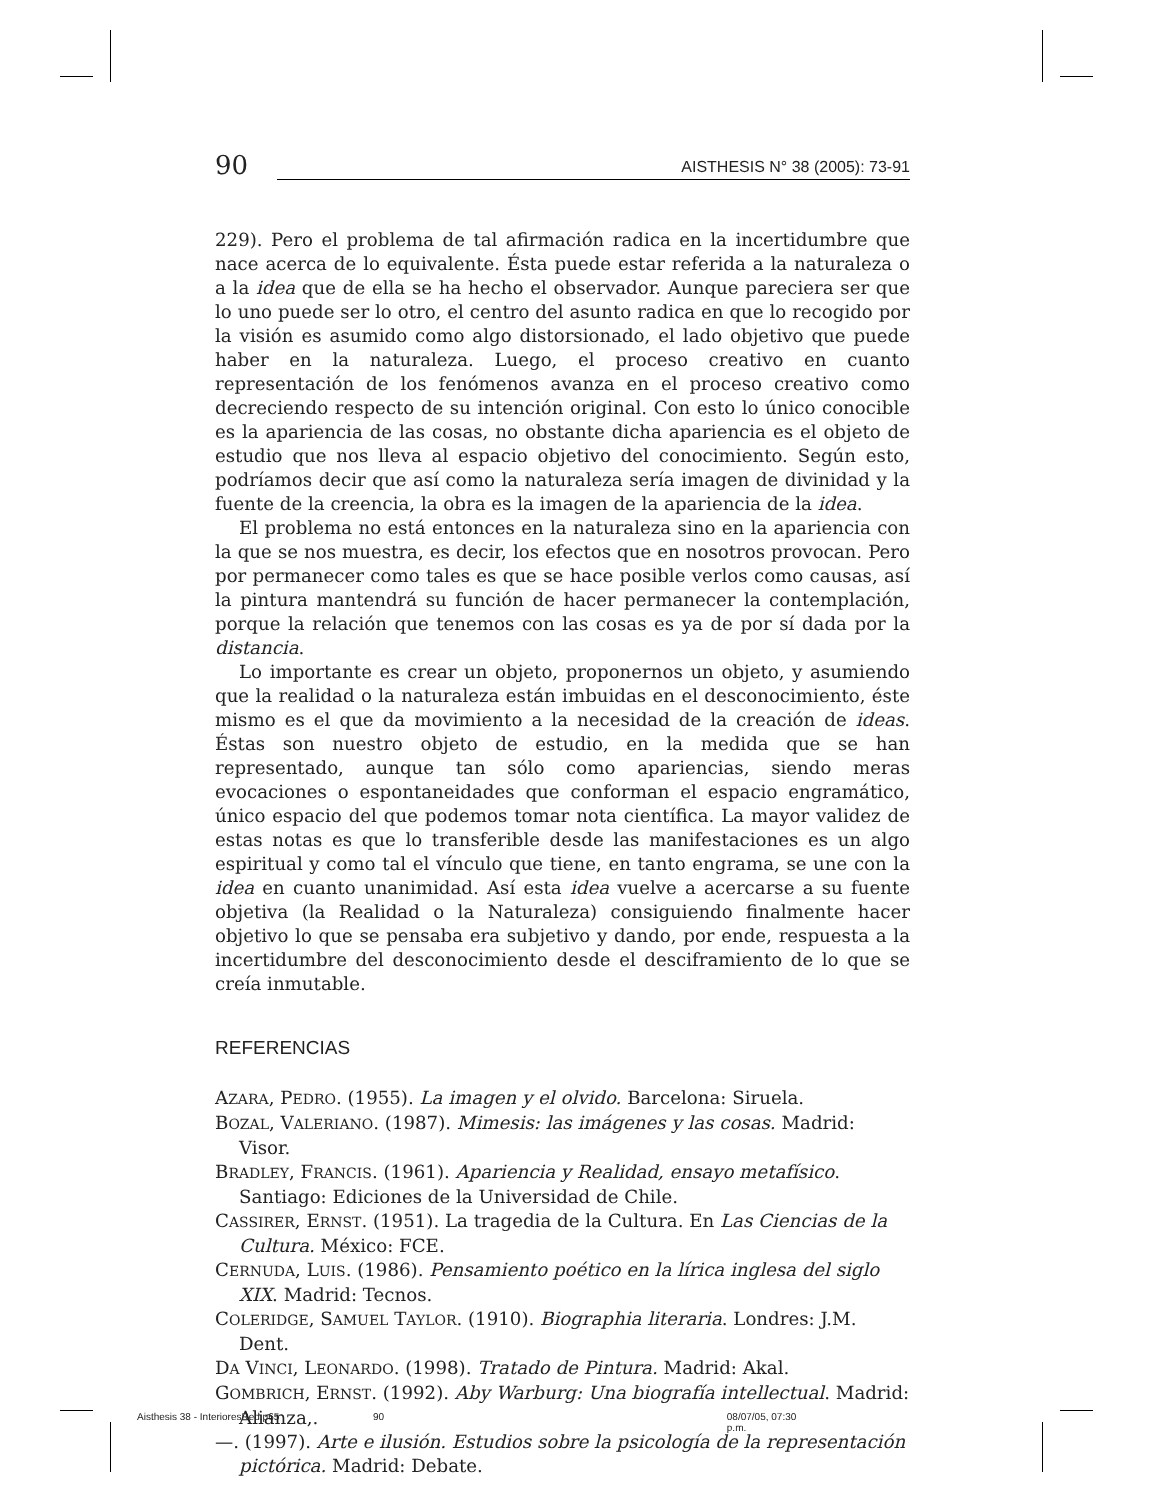90
AISTHESIS N° 38 (2005): 73-91
229). Pero el problema de tal afirmación radica en la incertidumbre que nace acerca de lo equivalente. Ésta puede estar referida a la naturaleza o a la idea que de ella se ha hecho el observador. Aunque pareciera ser que lo uno puede ser lo otro, el centro del asunto radica en que lo recogido por la visión es asumido como algo distorsionado, el lado objetivo que puede haber en la naturaleza. Luego, el proceso creativo en cuanto representación de los fenómenos avanza en el proceso creativo como decreciendo respecto de su intención original. Con esto lo único conocible es la apariencia de las cosas, no obstante dicha apariencia es el objeto de estudio que nos lleva al espacio objetivo del conocimiento. Según esto, podríamos decir que así como la naturaleza sería imagen de divinidad y la fuente de la creencia, la obra es la imagen de la apariencia de la idea.
El problema no está entonces en la naturaleza sino en la apariencia con la que se nos muestra, es decir, los efectos que en nosotros provocan. Pero por permanecer como tales es que se hace posible verlos como causas, así la pintura mantendrá su función de hacer permanecer la contemplación, porque la relación que tenemos con las cosas es ya de por sí dada por la distancia.
Lo importante es crear un objeto, proponernos un objeto, y asumiendo que la realidad o la naturaleza están imbuidas en el desconocimiento, éste mismo es el que da movimiento a la necesidad de la creación de ideas. Éstas son nuestro objeto de estudio, en la medida que se han representado, aunque tan sólo como apariencias, siendo meras evocaciones o espontaneidades que conforman el espacio engramático, único espacio del que podemos tomar nota científica. La mayor validez de estas notas es que lo transferible desde las manifestaciones es un algo espiritual y como tal el vínculo que tiene, en tanto engrama, se une con la idea en cuanto unanimidad. Así esta idea vuelve a acercarse a su fuente objetiva (la Realidad o la Naturaleza) consiguiendo finalmente hacer objetivo lo que se pensaba era subjetivo y dando, por ende, respuesta a la incertidumbre del desconocimiento desde el desciframiento de lo que se creía inmutable.
REFERENCIAS
AZARA, PEDRO. (1955). La imagen y el olvido. Barcelona: Siruela.
BOZAL, VALERIANO. (1987). Mimesis: las imágenes y las cosas. Madrid: Visor.
BRADLEY, FRANCIS. (1961). Apariencia y Realidad, ensayo metafísico. Santiago: Ediciones de la Universidad de Chile.
CASSIRER, ERNST. (1951). La tragedia de la Cultura. En Las Ciencias de la Cultura. México: FCE.
CERNUDA, LUIS. (1986). Pensamiento poético en la lírica inglesa del siglo XIX. Madrid: Tecnos.
COLERIDGE, SAMUEL TAYLOR. (1910). Biographia literaria. Londres: J.M. Dent.
DA VINCI, LEONARDO. (1998). Tratado de Pintura. Madrid: Akal.
GOMBRICH, ERNST. (1992). Aby Warburg: Una biografía intellectual. Madrid: Alianza,.
—. (1997). Arte e ilusión. Estudios sobre la psicología de la representación pictórica. Madrid: Debate.
Aisthesis 38 - InterioresRed.p65 90 08/07/05, 07:30 p.m.